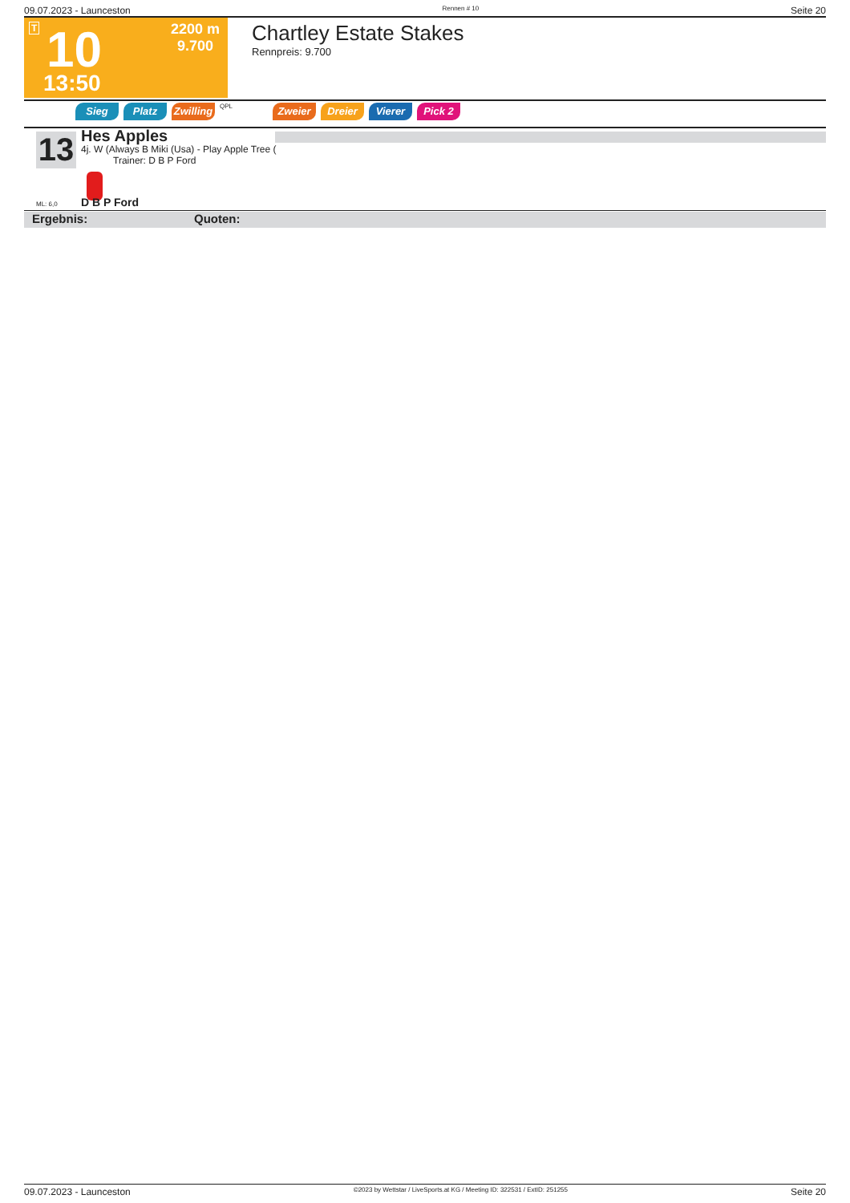09.07.2023 - Launceston Rennen # 10 Seite 20
T 10 2200 m
9.700
13:50
Chartley Estate Stakes
Rennpreis: 9.700
Sieg Platz Zwilling
QPL
Zweier Dreier Vierer Pick 2
13
Hes Apples
4j. W (Always B Miki (Usa) - Play Apple Tree (
Trainer: D B P Ford
ML: 6,0 D B P Ford
Ergebnis: Quoten:
09.07.2023 - Launceston ©2023 by Wettstar / LiveSports.at KG / Meeting ID: 322531 / ExtID: 251255 Seite 20